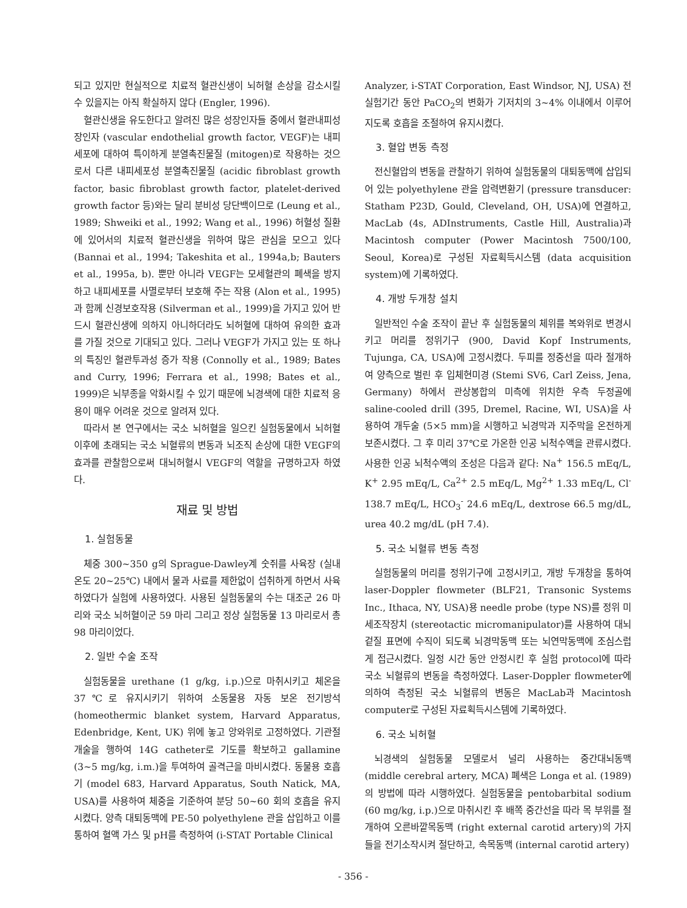되고 있지만 현실적으로 치료적 혈관신생이 뇌허혈 손상을 감소시킬 수 있을지는 아직 확실하지 않다 (Engler, 1996).
혈관신생을 유도한다고 알려진 많은 성장인자들 중에서 혈관내피성장인자 (vascular endothelial growth factor, VEGF)는 내피세포에 대하여 특이하게 분열촉진물질 (mitogen)로 작용하는 것으로서 다른 내피세포성 분열촉진물질 (acidic fibroblast growth factor, basic fibroblast growth factor, platelet-derived growth factor 등)와는 달리 분비성 당단백이므로 (Leung et al., 1989; Shweiki et al., 1992; Wang et al., 1996) 허혈성 질환에 있어서의 치료적 혈관신생을 위하여 많은 관심을 모으고 있다 (Bannai et al., 1994; Takeshita et al., 1994a,b; Bauters et al., 1995a, b). 뿐만 아니라 VEGF는 모세혈관의 폐색을 방지하고 내피세포를 사멸로부터 보호해 주는 작용 (Alon et al., 1995)과 함께 신경보호작용 (Silverman et al., 1999)을 가지고 있어 반드시 혈관신생에 의하지 아니하더라도 뇌허혈에 대하여 유의한 효과를 가질 것으로 기대되고 있다. 그러나 VEGF가 가지고 있는 또 하나의 특징인 혈관투과성 증가 작용 (Connolly et al., 1989; Bates and Curry, 1996; Ferrara et al., 1998; Bates et al., 1999)은 뇌부종을 악화시킬 수 있기 때문에 뇌경색에 대한 치료적 응용이 매우 어려운 것으로 알려져 있다.
따라서 본 연구에서는 국소 뇌허혈을 일으킨 실험동물에서 뇌허혈 이후에 초래되는 국소 뇌혈류의 변동과 뇌조직 손상에 대한 VEGF의 효과를 관찰함으로써 대뇌허혈시 VEGF의 역할을 규명하고자 하였다.
재료 및 방법
1. 실험동물
체중 300~350 g의 Sprague-Dawley계 숫쥐를 사육장 (실내온도 20~25℃) 내에서 물과 사료를 제한없이 섭취하게 하면서 사육하였다가 실험에 사용하였다. 사용된 실험동물의 수는 대조군 26 마리와 국소 뇌허혈이군 59 마리 그리고 정상 실험동물 13 마리로서 총 98 마리이었다.
2. 일반 수술 조작
실험동물을 urethane (1 g/kg, i.p.)으로 마취시키고 체온을 37℃로 유지시키기 위하여 소동물용 자동 보온 전기방석 (homeothermic blanket system, Harvard Apparatus, Edenbridge, Kent, UK) 위에 놓고 앙와위로 고정하였다. 기관절개술을 행하여 14G catheter로 기도를 확보하고 gallamine (3~5 mg/kg, i.m.)을 투여하여 골격근을 마비시켰다. 동물용 호흡기 (model 683, Harvard Apparatus, South Natick, MA, USA)를 사용하여 체중을 기준하여 분당 50~60 회의 호흡을 유지시켰다. 양측 대퇴동맥에 PE-50 polyethylene 관을 삽입하고 이를 통하여 혈액 가스 및 pH를 측정하여 (i-STAT Portable Clinical
Analyzer, i-STAT Corporation, East Windsor, NJ, USA) 전 실험기간 동안 PaCO<sub>2</sub>의 변화가 기저치의 3~4% 이내에서 이루어지도록 호흡을 조절하여 유지시켰다.
3. 혈압 변동 측정
전신혈압의 변동을 관찰하기 위하여 실험동물의 대퇴동맥에 삽입되어 있는 polyethylene 관을 압력변환기 (pressure transducer: Statham P23D, Gould, Cleveland, OH, USA)에 연결하고, MacLab (4s, ADInstruments, Castle Hill, Australia)과 Macintosh computer (Power Macintosh 7500/100, Seoul, Korea)로 구성된 자료획득시스템 (data acquisition system)에 기록하였다.
4. 개방 두개창 설치
일반적인 수술 조작이 끝난 후 실험동물의 체위를 복와위로 변경시키고 머리를 정위기구 (900, David Kopf Instruments, Tujunga, CA, USA)에 고정시켰다. 두피를 정중선을 따라 절개하여 양측으로 벌린 후 입체현미경 (Stemi SV6, Carl Zeiss, Jena, Germany) 하에서 관상봉합의 미측에 위치한 우측 두정골에 saline-cooled drill (395, Dremel, Racine, WI, USA)을 사용하여 개두술 (5×5 mm)을 시행하고 뇌경막과 지주막을 온전하게 보존시켰다. 그 후 미리 37℃로 가온한 인공 뇌척수액을 관류시켰다. 사용한 인공 뇌척수액의 조성은 다음과 같다: Na<sup>+</sup> 156.5 mEq/L, K<sup>+</sup> 2.95 mEq/L, Ca<sup>2+</sup> 2.5 mEq/L, Mg<sup>2+</sup> 1.33 mEq/L, Cl<sup>-</sup> 138.7 mEq/L, HCO<sub>3</sub><sup>-</sup> 24.6 mEq/L, dextrose 66.5 mg/dL, urea 40.2 mg/dL (pH 7.4).
5. 국소 뇌혈류 변동 측정
실험동물의 머리를 정위기구에 고정시키고, 개방 두개창을 통하여 laser-Doppler flowmeter (BLF21, Transonic Systems Inc., Ithaca, NY, USA)용 needle probe (type NS)를 정위 미세조작장치 (stereotactic micromanipulator)를 사용하여 대뇌겉질 표면에 수직이 되도록 뇌경막동맥 또는 뇌연막동맥에 조심스럽게 접근시켰다. 일정 시간 동안 안정시킨 후 실험 protocol에 따라 국소 뇌혈류의 변동을 측정하였다. Laser-Doppler flowmeter에 의하여 측정된 국소 뇌혈류의 변동은 MacLab과 Macintosh computer로 구성된 자료획득시스템에 기록하였다.
6. 국소 뇌허혈
뇌경색의 실험동물 모델로서 널리 사용하는 중간대뇌동맥 (middle cerebral artery, MCA) 폐색은 Longa et al. (1989)의 방법에 따라 시행하였다. 실험동물을 pentobarbital sodium (60 mg/kg, i.p.)으로 마취시킨 후 배쪽 중간선을 따라 목 부위를 절개하여 오른바깥목동맥 (right external carotid artery)의 가지들을 전기소작시켜 절단하고, 속목동맥 (internal carotid artery)
- 356 -